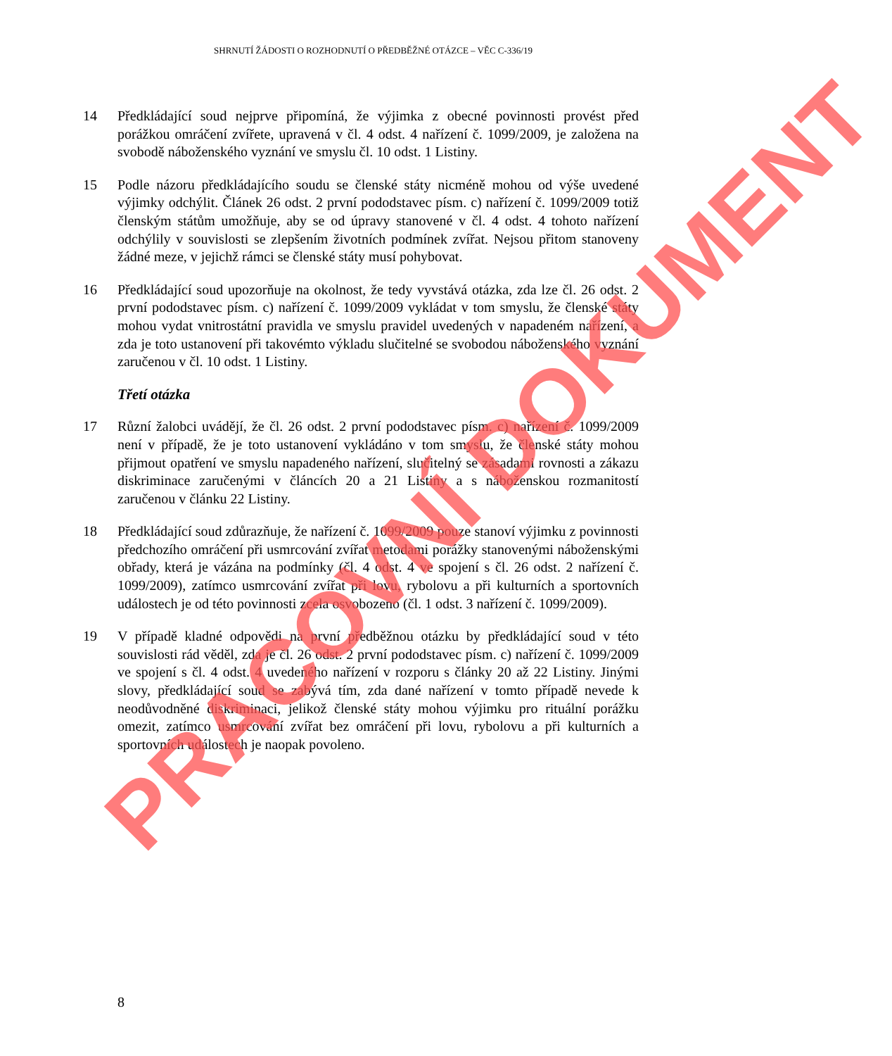SHRNUTÍ ŽÁDOSTI O ROZHODNUTÍ O PŘEDBĚŽNÉ OTÁZCE – VĚC C-336/19
14 Předkládající soud nejprve připomíná, že výjimka z obecné povinnosti provést před porážkou omráčení zvířete, upravená v čl. 4 odst. 4 nařízení č. 1099/2009, je založena na svobodě náboženského vyznání ve smyslu čl. 10 odst. 1 Listiny.
15 Podle názoru předkládajícího soudu se členské státy nicméně mohou od výše uvedené výjimky odchýlit. Článek 26 odst. 2 první pododstavec písm. c) nařízení č. 1099/2009 totiž členským státům umožňuje, aby se od úpravy stanovené v čl. 4 odst. 4 tohoto nařízení odchýlily v souvislosti se zlepšením životních podmínek zvířat. Nejsou přitom stanoveny žádné meze, v jejichž rámci se členské státy musí pohybovat.
16 Předkládající soud upozorňuje na okolnost, že tedy vyvstává otázka, zda lze čl. 26 odst. 2 první pododstavec písm. c) nařízení č. 1099/2009 vykládat v tom smyslu, že členské státy mohou vydat vnitrostátní pravidla ve smyslu pravidel uvedených v napadeném nařízení, a zda je toto ustanovení při takovémto výkladu slučitelné se svobodou náboženského vyznání zaručenou v čl. 10 odst. 1 Listiny.
Třetí otázka
17 Různí žalobci uvádějí, že čl. 26 odst. 2 první pododstavec písm. c) nařízení č. 1099/2009 není v případě, že je toto ustanovení vykládáno v tom smyslu, že členské státy mohou přijmout opatření ve smyslu napadeného nařízení, slučitelný se zásadami rovnosti a zákazu diskriminace zaručenými v článcích 20 a 21 Listiny a s náboženskou rozmanitostí zaručenou v článku 22 Listiny.
18 Předkládající soud zdůrazňuje, že nařízení č. 1099/2009 pouze stanoví výjimku z povinnosti předchozího omráčení při usmrcování zvířat metodami porážky stanovenými náboženskými obřady, která je vázána na podmínky (čl. 4 odst. 4 ve spojení s čl. 26 odst. 2 nařízení č. 1099/2009), zatímco usmrcování zvířat při lovu, rybolovu a při kulturních a sportovních událostech je od této povinnosti zcela osvobozeno (čl. 1 odst. 3 nařízení č. 1099/2009).
19 V případě kladné odpovědi na první předběžnou otázku by předkládající soud v této souvislosti rád věděl, zda je čl. 26 odst. 2 první pododstavec písm. c) nařízení č. 1099/2009 ve spojení s čl. 4 odst. 4 uvedeného nařízení v rozporu s články 20 až 22 Listiny. Jinými slovy, předkládající soud se zabývá tím, zda dané nařízení v tomto případě nevede k neodůvodněné diskriminaci, jelikož členské státy mohou výjimku pro rituální porážku omezit, zatímco usmrcování zvířat bez omráčení při lovu, rybolovu a při kulturních a sportovních událostech je naopak povoleno.
8
PRACOVNÍ DOKUMENT